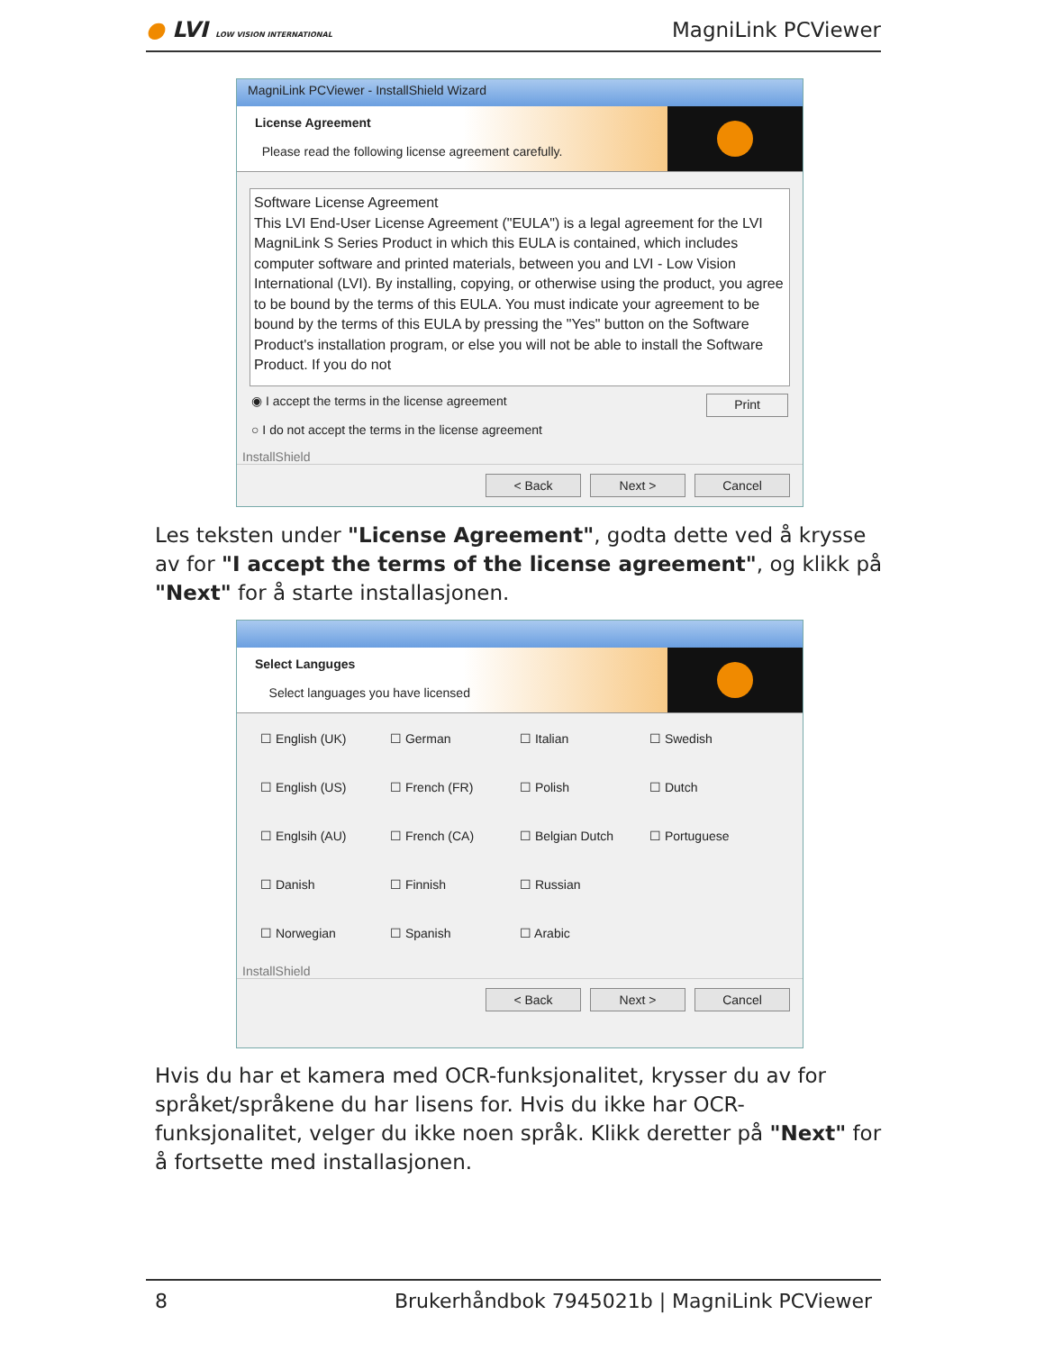● LVI LOW VISION INTERNATIONAL
MagniLink PCViewer
MagniLink PCViewer - InstallShield Wizard
License Agreement
Please read the following license agreement carefully.
Software License Agreement
This LVI End-User License Agreement ("EULA") is a legal agreement for the LVI MagniLink S Series Product in which this EULA is contained, which includes computer software and printed materials, between you and LVI - Low Vision International (LVI). By installing, copying, or otherwise using the product, you agree to be bound by the terms of this EULA. You must indicate your agreement to be bound by the terms of this EULA by pressing the "Yes" button on the Software Product's installation program, or else you will not be able to install the Software Product. If you do not
◉ I accept the terms in the license agreement
○ I do not accept the terms in the license agreement
Print
InstallShield
< Back Next > Cancel
Les teksten under "License Agreement", godta dette ved å krysse av for "I accept the terms of the license agreement", og klikk på "Next" for å starte installasjonen.
Select Languges
Select languages you have licensed
☐ English (UK)
☐ German
☐ Italian
☐ Swedish
☐ English (US)
☐ French (FR)
☐ Polish
☐ Dutch
☐ Englsih (AU)
☐ French (CA)
☐ Belgian Dutch
☐ Portuguese
☐ Danish
☐ Finnish
☐ Russian
☐ Norwegian
☐ Spanish
☐ Arabic
InstallShield
< Back Next > Cancel
Hvis du har et kamera med OCR-funksjonalitet, krysser du av for språket/språkene du har lisens for. Hvis du ikke har OCR-funksjonalitet, velger du ikke noen språk. Klikk deretter på "Next" for å fortsette med installasjonen.
8 Brukerhåndbok 7945021b | MagniLink PCViewer